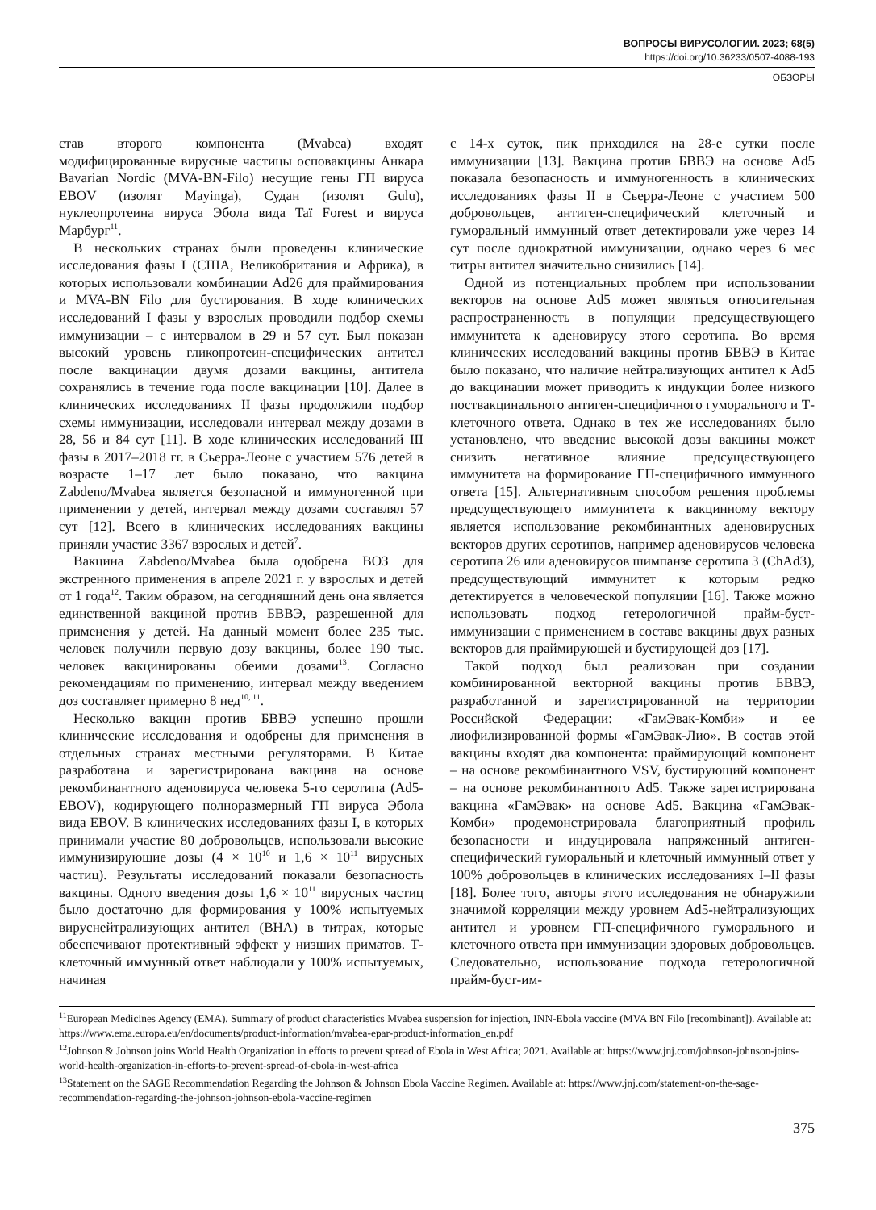ВОПРОСЫ ВИРУСОЛОГИИ. 2023; 68(5)
https://doi.org/10.36233/0507-4088-193
ОБЗОРЫ
став второго компонента (Mvabea) входят модифицированные вирусные частицы осповакцины Анкара Bavarian Nordic (MVA-BN-Filo) несущие гены ГП вируса EBOV (изолят Mayinga), Судан (изолят Gulu), нуклеопротеина вируса Эбола вида Taï Forest и вируса Марбург<sup>11</sup>.
В нескольких странах были проведены клинические исследования фазы I (США, Великобритания и Африка), в которых использовали комбинации Ad26 для праймирования и MVA-BN Filo для бустирования. В ходе клинических исследований I фазы у взрослых проводили подбор схемы иммунизации – с интервалом в 29 и 57 сут. Был показан высокий уровень гликопротеин-специфических антител после вакцинации двумя дозами вакцины, антитела сохранялись в течение года после вакцинации [10]. Далее в клинических исследованиях II фазы продолжили подбор схемы иммунизации, исследовали интервал между дозами в 28, 56 и 84 сут [11]. В ходе клинических исследований III фазы в 2017–2018 гг. в Сьерра-Леоне с участием 576 детей в возрасте 1–17 лет было показано, что вакцина Zabdeno/Mvabea является безопасной и иммуногенной при применении у детей, интервал между дозами составлял 57 сут [12]. Всего в клинических исследованиях вакцины приняли участие 3367 взрослых и детей<sup>7</sup>.
Вакцина Zabdeno/Mvabea была одобрена ВОЗ для экстренного применения в апреле 2021 г. у взрослых и детей от 1 года<sup>12</sup>. Таким образом, на сегодняшний день она является единственной вакциной против БВВЭ, разрешенной для применения у детей. На данный момент более 235 тыс. человек получили первую дозу вакцины, более 190 тыс. человек вакцинированы обеими дозами<sup>13</sup>. Согласно рекомендациям по применению, интервал между введением доз составляет примерно 8 нед<sup>10, 11</sup>.
Несколько вакцин против БВВЭ успешно прошли клинические исследования и одобрены для применения в отдельных странах местными регуляторами. В Китае разработана и зарегистрирована вакцина на основе рекомбинантного аденовируса человека 5-го серотипа (Ad5-EBOV), кодирующего полноразмерный ГП вируса Эбола вида EBOV. В клинических исследованиях фазы I, в которых принимали участие 80 добровольцев, использовали высокие иммунизирующие дозы (4 × 10<sup>10</sup> и 1,6 × 10<sup>11</sup> вирусных частиц). Результаты исследований показали безопасность вакцины. Одного введения дозы 1,6 × 10<sup>11</sup> вирусных частиц было достаточно для формирования у 100% испытуемых вируснейтрализующих антител (ВНА) в титрах, которые обеспечивают протективный эффект у низших приматов. Т-клеточный иммунный ответ наблюдали у 100% испытуемых, начиная
с 14-х суток, пик приходился на 28-е сутки после иммунизации [13]. Вакцина против БВВЭ на основе Ad5 показала безопасность и иммуногенность в клинических исследованиях фазы II в Сьерра-Леоне с участием 500 добровольцев, антиген-специфический клеточный и гуморальный иммунный ответ детектировали уже через 14 сут после однократной иммунизации, однако через 6 мес титры антител значительно снизились [14].
Одной из потенциальных проблем при использовании векторов на основе Ad5 может являться относительная распространенность в популяции предсуществующего иммунитета к аденовирусу этого серотипа. Во время клинических исследований вакцины против БВВЭ в Китае было показано, что наличие нейтрализующих антител к Ad5 до вакцинации может приводить к индукции более низкого поствакцинального антиген-специфичного гуморального и Т-клеточного ответа. Однако в тех же исследованиях было установлено, что введение высокой дозы вакцины может снизить негативное влияние предсуществующего иммунитета на формирование ГП-специфичного иммунного ответа [15]. Альтернативным способом решения проблемы предсуществующего иммунитета к вакцинному вектору является использование рекомбинантных аденовирусных векторов других серотипов, например аденовирусов человека серотипа 26 или аденовирусов шимпанзе серотипа 3 (ChAd3), предсуществующий иммунитет к которым редко детектируется в человеческой популяции [16]. Также можно использовать подход гетерологичной прайм-буст-иммунизации с применением в составе вакцины двух разных векторов для праймирующей и бустирующей доз [17].
Такой подход был реализован при создании комбинированной векторной вакцины против БВВЭ, разработанной и зарегистрированной на территории Российской Федерации: «ГамЭвак-Комби» и ее лиофилизированной формы «ГамЭвак-Лио». В состав этой вакцины входят два компонента: праймирующий компонент – на основе рекомбинантного VSV, бустирующий компонент – на основе рекомбинантного Ad5. Также зарегистрирована вакцина «ГамЭвак» на основе Ad5. Вакцина «ГамЭвак-Комби» продемонстрировала благоприятный профиль безопасности и индуцировала напряженный антиген-специфический гуморальный и клеточный иммунный ответ у 100% добровольцев в клинических исследованиях I–II фазы [18]. Более того, авторы этого исследования не обнаружили значимой корреляции между уровнем Ad5-нейтрализующих антител и уровнем ГП-специфичного гуморального и клеточного ответа при иммунизации здоровых добровольцев. Следовательно, использование подхода гетерологичной прайм-буст-им-
<sup>11</sup> European Medicines Agency (EMA). Summary of product characteristics Mvabea suspension for injection, INN-Ebola vaccine (MVA BN Filo [recombinant]). Available at: https://www.ema.europa.eu/en/documents/product-information/mvabea-epar-product-information_en.pdf
<sup>12</sup> Johnson & Johnson joins World Health Organization in efforts to prevent spread of Ebola in West Africa; 2021. Available at: https://www.jnj.com/johnson-johnson-joins-world-health-organization-in-efforts-to-prevent-spread-of-ebola-in-west-africa
<sup>13</sup> Statement on the SAGE Recommendation Regarding the Johnson & Johnson Ebola Vaccine Regimen. Available at: https://www.jnj.com/statement-on-the-sage-recommendation-regarding-the-johnson-johnson-ebola-vaccine-regimen
375